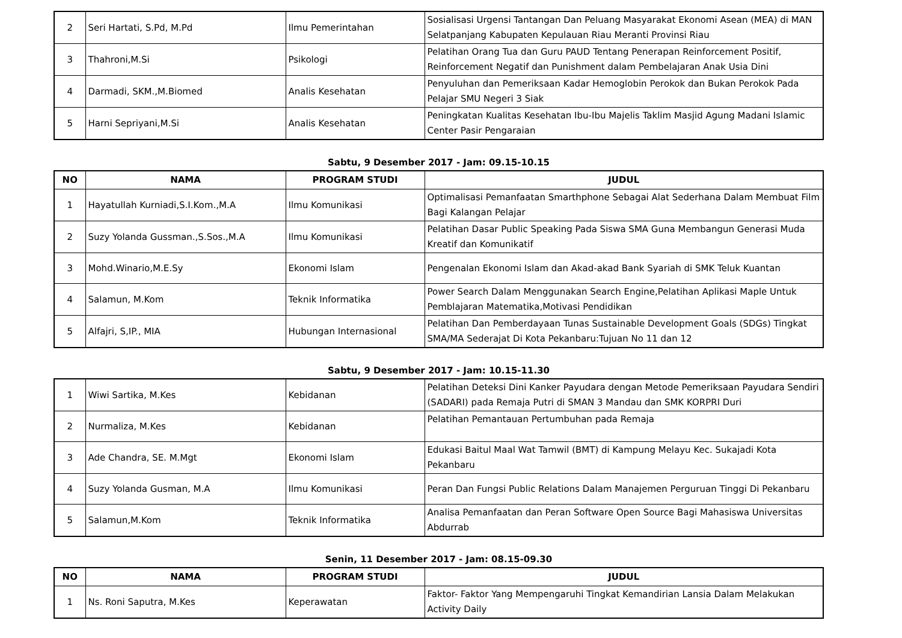| 2 | Seri Hartati, S.Pd, M.Pd | Ilmu Pemerintahan | Sosialisasi Urgensi Tantangan Dan Peluang Masyarakat Ekonomi Asean (MEA) di MAN Selatpanjang Kabupaten Kepulauan Riau Meranti Provinsi Riau |
| 3 | Thahroni,M.Si | Psikologi | Pelatihan Orang Tua dan Guru PAUD Tentang Penerapan Reinforcement Positif, Reinforcement Negatif dan Punishment dalam Pembelajaran Anak Usia Dini |
| 4 | Darmadi, SKM.,M.Biomed | Analis Kesehatan | Penyuluhan dan Pemeriksaan Kadar Hemoglobin Perokok dan Bukan Perokok Pada Pelajar SMU Negeri 3 Siak |
| 5 | Harni Sepriyani,M.Si | Analis Kesehatan | Peningkatan Kualitas Kesehatan Ibu-Ibu Majelis Taklim Masjid Agung Madani Islamic Center Pasir Pengaraian |
Sabtu, 9 Desember 2017 - Jam: 09.15-10.15
| NO | NAMA | PROGRAM STUDI | JUDUL |
| --- | --- | --- | --- |
| 1 | Hayatullah Kurniadi,S.I.Kom.,M.A | Ilmu Komunikasi | Optimalisasi Pemanfaatan Smarthphone Sebagai Alat Sederhana Dalam Membuat Film Bagi Kalangan Pelajar |
| 2 | Suzy Yolanda Gussman.,S.Sos.,M.A | Ilmu Komunikasi | Pelatihan Dasar Public Speaking Pada Siswa SMA Guna Membangun Generasi Muda Kreatif dan Komunikatif |
| 3 | Mohd.Winario,M.E.Sy | Ekonomi Islam | Pengenalan Ekonomi Islam dan Akad-akad Bank Syariah di SMK Teluk Kuantan |
| 4 | Salamun, M.Kom | Teknik Informatika | Power Search Dalam Menggunakan Search Engine,Pelatihan Aplikasi Maple Untuk Pemblajaran Matematika,Motivasi Pendidikan |
| 5 | Alfajri, S,IP., MIA | Hubungan Internasional | Pelatihan Dan Pemberdayaan Tunas Sustainable Development Goals (SDGs) Tingkat SMA/MA Sederajat Di Kota Pekanbaru:Tujuan No 11 dan 12 |
Sabtu, 9 Desember 2017 - Jam: 10.15-11.30
| 1 | Wiwi Sartika, M.Kes | Kebidanan | Pelatihan Deteksi Dini Kanker Payudara dengan Metode Pemeriksaan Payudara Sendiri (SADARI) pada Remaja Putri di SMAN 3 Mandau dan SMK KORPRI Duri |
| 2 | Nurmaliza, M.Kes | Kebidanan | Pelatihan Pemantauan Pertumbuhan pada Remaja |
| 3 | Ade Chandra, SE. M.Mgt | Ekonomi Islam | Edukasi Baitul Maal Wat Tamwil (BMT) di Kampung Melayu Kec. Sukajadi Kota Pekanbaru |
| 4 | Suzy Yolanda Gusman, M.A | Ilmu Komunikasi | Peran Dan Fungsi Public Relations Dalam Manajemen Perguruan Tinggi Di Pekanbaru |
| 5 | Salamun,M.Kom | Teknik Informatika | Analisa Pemanfaatan dan Peran Software Open Source Bagi Mahasiswa Universitas Abdurrab |
Senin, 11 Desember 2017 - Jam: 08.15-09.30
| NO | NAMA | PROGRAM STUDI | JUDUL |
| --- | --- | --- | --- |
| 1 | Ns. Roni Saputra, M.Kes | Keperawatan | Faktor- Faktor Yang Mempengaruhi Tingkat Kemandirian Lansia Dalam Melakukan Activity Daily |